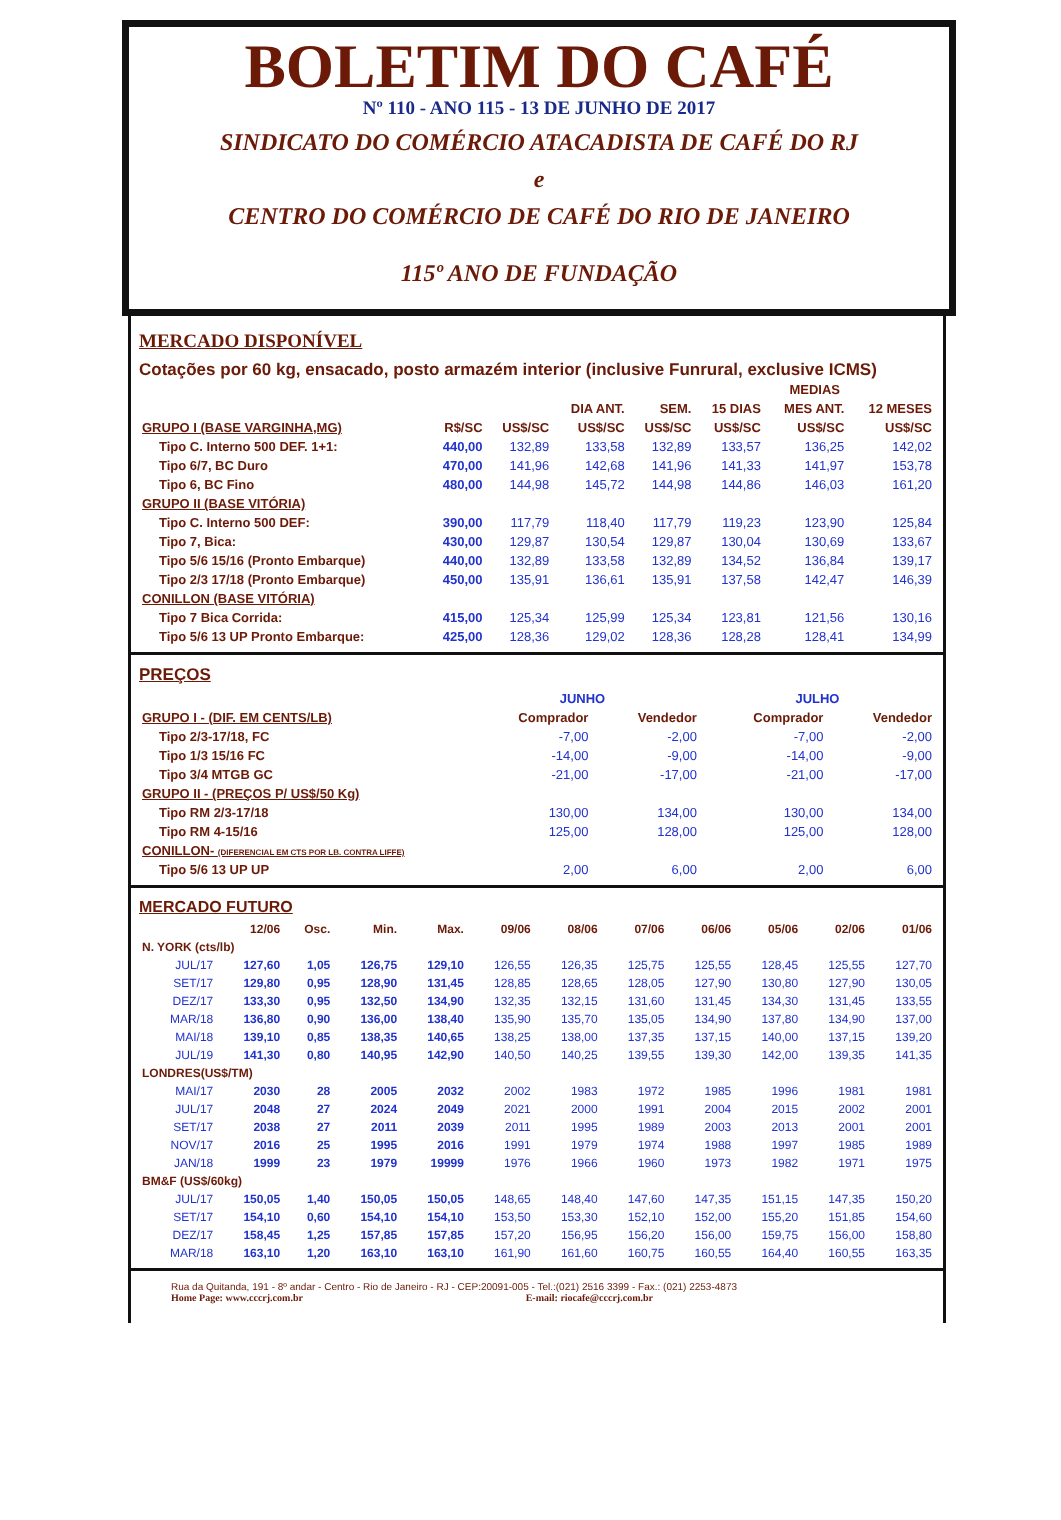BOLETIM DO CAFÉ
Nº 110 - ANO 115 - 13 DE JUNHO DE 2017
SINDICATO DO COMÉRCIO ATACADISTA DE CAFÉ DO RJ
e
CENTRO DO COMÉRCIO DE CAFÉ DO RIO DE JANEIRO
115º ANO DE FUNDAÇÃO
MERCADO DISPONÍVEL
Cotações por 60 kg, ensacado, posto armazém interior (inclusive Funrural, exclusive ICMS)
| | | | | | MEDIAS | | |
| --- | --- | --- | --- | --- | --- | --- | --- |
| | | | DIA ANT. | SEM. | 15 DIAS | MES ANT. | 12 MESES |
| GRUPO I (BASE VARGINHA,MG) | R$/SC | US$/SC | US$/SC | US$/SC | US$/SC | US$/SC | US$/SC |
| Tipo C. Interno 500 DEF. 1+1: | 440,00 | 132,89 | 133,58 | 132,89 | 133,57 | 136,25 | 142,02 |
| Tipo 6/7, BC Duro | 470,00 | 141,96 | 142,68 | 141,96 | 141,33 | 141,97 | 153,78 |
| Tipo 6, BC Fino | 480,00 | 144,98 | 145,72 | 144,98 | 144,86 | 146,03 | 161,20 |
| GRUPO II (BASE VITÓRIA) | | | | | | | |
| Tipo C. Interno 500 DEF: | 390,00 | 117,79 | 118,40 | 117,79 | 119,23 | 123,90 | 125,84 |
| Tipo 7, Bica: | 430,00 | 129,87 | 130,54 | 129,87 | 130,04 | 130,69 | 133,67 |
| Tipo 5/6 15/16 (Pronto Embarque) | 440,00 | 132,89 | 133,58 | 132,89 | 134,52 | 136,84 | 139,17 |
| Tipo 2/3 17/18 (Pronto Embarque) | 450,00 | 135,91 | 136,61 | 135,91 | 137,58 | 142,47 | 146,39 |
| CONILLON (BASE VITÓRIA) | | | | | | | |
| Tipo 7 Bica Corrida: | 415,00 | 125,34 | 125,99 | 125,34 | 123,81 | 121,56 | 130,16 |
| Tipo 5/6 13 UP Pronto Embarque: | 425,00 | 128,36 | 129,02 | 128,36 | 128,28 | 128,41 | 134,99 |
PREÇOS
| | JUNHO | | JULHO | |
| GRUPO I - (DIF. EM CENTS/LB) | Comprador | Vendedor | Comprador | Vendedor |
| Tipo 2/3-17/18, FC | -7,00 | -2,00 | -7,00 | -2,00 |
| Tipo 1/3 15/16 FC | -14,00 | -9,00 | -14,00 | -9,00 |
| Tipo 3/4 MTGB GC | -21,00 | -17,00 | -21,00 | -17,00 |
| GRUPO II - (PREÇOS P/ US$/50 Kg) | | | | |
| Tipo RM 2/3-17/18 | 130,00 | 134,00 | 130,00 | 134,00 |
| Tipo RM 4-15/16 | 125,00 | 128,00 | 125,00 | 128,00 |
| CONILLON- (DIFERENCIAL EM CTS POR LB. CONTRA LIFFE) | | | | |
| Tipo 5/6 13 UP UP | 2,00 | 6,00 | 2,00 | 6,00 |
MERCADO FUTURO
| | 12/06 | Osc. | Min. | Max. | 09/06 | 08/06 | 07/06 | 06/06 | 05/06 | 02/06 | 01/06 |
| --- | --- | --- | --- | --- | --- | --- | --- | --- | --- | --- | --- |
| N. YORK (cts/lb) | | | | | | | | | | | |
| JUL/17 | 127,60 | 1,05 | 126,75 | 129,10 | 126,55 | 126,35 | 125,75 | 125,55 | 128,45 | 125,55 | 127,70 |
| SET/17 | 129,80 | 0,95 | 128,90 | 131,45 | 128,85 | 128,65 | 128,05 | 127,90 | 130,80 | 127,90 | 130,05 |
| DEZ/17 | 133,30 | 0,95 | 132,50 | 134,90 | 132,35 | 132,15 | 131,60 | 131,45 | 134,30 | 131,45 | 133,55 |
| MAR/18 | 136,80 | 0,90 | 136,00 | 138,40 | 135,90 | 135,70 | 135,05 | 134,90 | 137,80 | 134,90 | 137,00 |
| MAI/18 | 139,10 | 0,85 | 138,35 | 140,65 | 138,25 | 138,00 | 137,35 | 137,15 | 140,00 | 137,15 | 139,20 |
| JUL/19 | 141,30 | 0,80 | 140,95 | 142,90 | 140,50 | 140,25 | 139,55 | 139,30 | 142,00 | 139,35 | 141,35 |
| LONDRES(US$/TM) | | | | | | | | | | | |
| MAI/17 | 2030 | 28 | 2005 | 2032 | 2002 | 1983 | 1972 | 1985 | 1996 | 1981 | 1981 |
| JUL/17 | 2048 | 27 | 2024 | 2049 | 2021 | 2000 | 1991 | 2004 | 2015 | 2002 | 2001 |
| SET/17 | 2038 | 27 | 2011 | 2039 | 2011 | 1995 | 1989 | 2003 | 2013 | 2001 | 2001 |
| NOV/17 | 2016 | 25 | 1995 | 2016 | 1991 | 1979 | 1974 | 1988 | 1997 | 1985 | 1989 |
| JAN/18 | 1999 | 23 | 1979 | 19999 | 1976 | 1966 | 1960 | 1973 | 1982 | 1971 | 1975 |
| BM&F (US$/60kg) | | | | | | | | | | | |
| JUL/17 | 150,05 | 1,40 | 150,05 | 150,05 | 148,65 | 148,40 | 147,60 | 147,35 | 151,15 | 147,35 | 150,20 |
| SET/17 | 154,10 | 0,60 | 154,10 | 154,10 | 153,50 | 153,30 | 152,10 | 152,00 | 155,20 | 151,85 | 154,60 |
| DEZ/17 | 158,45 | 1,25 | 157,85 | 157,85 | 157,20 | 156,95 | 156,20 | 156,00 | 159,75 | 156,00 | 158,80 |
| MAR/18 | 163,10 | 1,20 | 163,10 | 163,10 | 161,90 | 161,60 | 160,75 | 160,55 | 164,40 | 160,55 | 163,35 |
Rua da Quitanda, 191 - 8º andar - Centro - Rio de Janeiro - RJ - CEP:20091-005 - Tel.:(021) 2516 3399 - Fax.: (021) 2253-4873
Home Page: www.cccrj.com.br E-mail: riocafe@cccrj.com.br